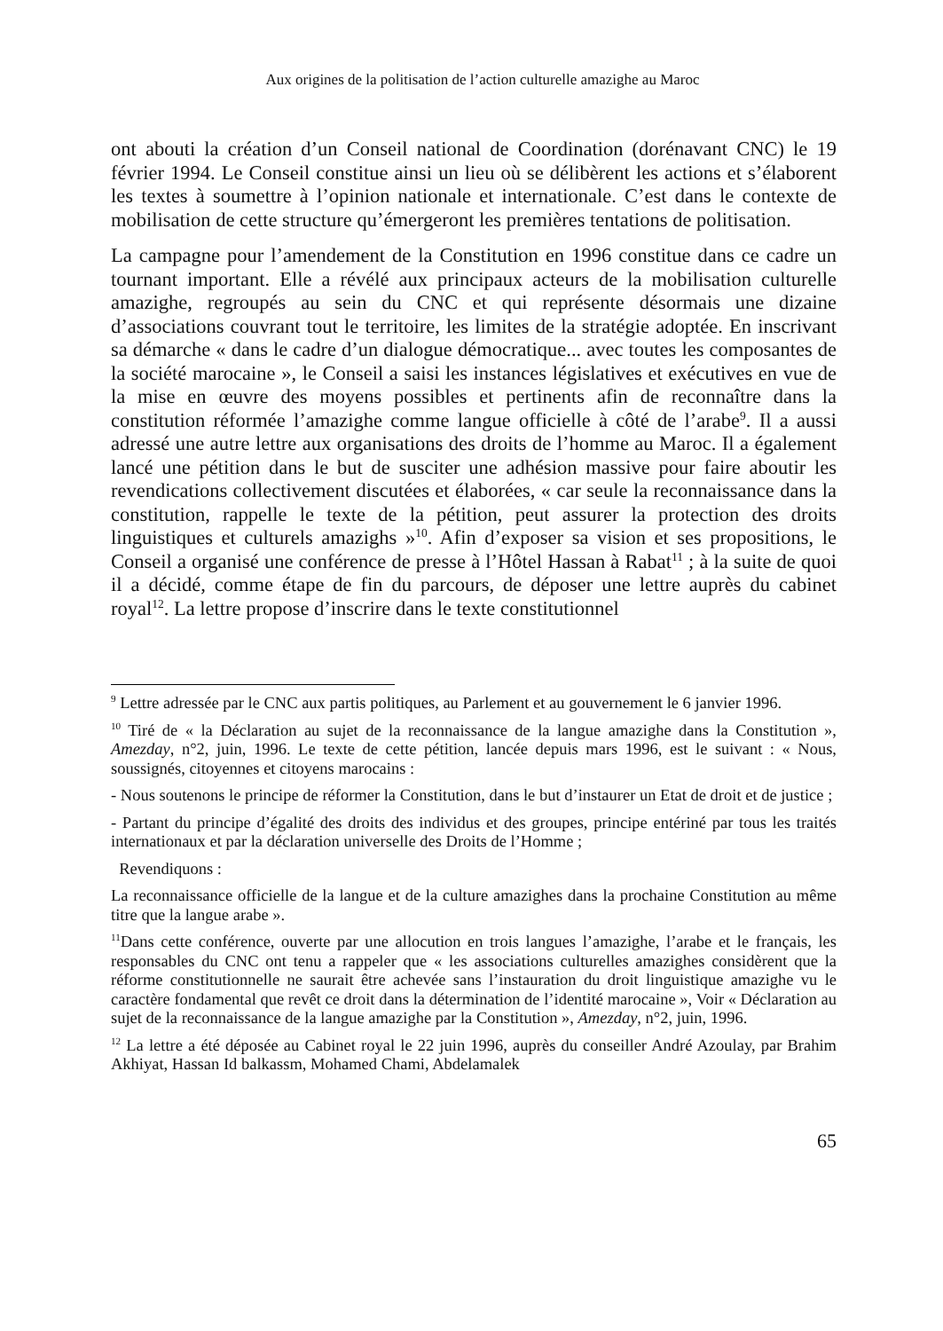Aux origines de la politisation de l’action culturelle amazighe au Maroc
ont abouti la création d’un Conseil national de Coordination (dorénavant CNC) le 19 février 1994. Le Conseil constitue ainsi un lieu où se délibèrent les actions et s’élaborent les textes à soumettre à l’opinion nationale et internationale. C’est dans le contexte de mobilisation de cette structure qu’émergeront les premières tentations de politisation.
La campagne pour l’amendement de la Constitution en 1996 constitue dans ce cadre un tournant important. Elle a révélé aux principaux acteurs de la mobilisation culturelle amazighe, regroupés au sein du CNC et qui représente désormais une dizaine d’associations couvrant tout le territoire, les limites de la stratégie adoptée. En inscrivant sa démarche « dans le cadre d’un dialogue démocratique... avec toutes les composantes de la société marocaine », le Conseil a saisi les instances législatives et exécutives en vue de la mise en œuvre des moyens possibles et pertinents afin de reconnaître dans la constitution réformée l’amazighe comme langue officielle à côté de l’arabe<sup>9</sup>. Il a aussi adressé une autre lettre aux organisations des droits de l’homme au Maroc. Il a également lancé une pétition dans le but de susciter une adhésion massive pour faire aboutir les revendications collectivement discutées et élaborées, « car seule la reconnaissance dans la constitution, rappelle le texte de la pétition, peut assurer la protection des droits linguistiques et culturels amazighs »<sup>10</sup>. Afin d’exposer sa vision et ses propositions, le Conseil a organisé une conférence de presse à l’Hôtel Hassan à Rabat<sup>11</sup> ; à la suite de quoi il a décidé, comme étape de fin du parcours, de déposer une lettre auprès du cabinet royal<sup>12</sup>. La lettre propose d’inscrire dans le texte constitutionnel
<sup>9</sup> Lettre adressée par le CNC aux partis politiques, au Parlement et au gouvernement le 6 janvier 1996.
<sup>10</sup> Tiré de « la Déclaration au sujet de la reconnaissance de la langue amazighe dans la Constitution », Amezday, n°2, juin, 1996. Le texte de cette pétition, lancée depuis mars 1996, est le suivant : « Nous, soussignés, citoyennes et citoyens marocains :
- Nous soutenons le principe de réformer la Constitution, dans le but d’instaurer un Etat de droit et de justice ;
- Partant du principe d’égalité des droits des individus et des groupes, principe entériné par tous les traités internationaux et par la déclaration universelle des Droits de l’Homme ;
Revendiquons :
La reconnaissance officielle de la langue et de la culture amazighes dans la prochaine Constitution au même titre que la langue arabe ».
<sup>11</sup> Dans cette conférence, ouverte par une allocution en trois langues l’amazighe, l’arabe et le français, les responsables du CNC ont tenu a rappeler que « les associations culturelles amazighes considèrent que la réforme constitutionnelle ne saurait être achevée sans l’instauration du droit linguistique amazighe vu le caractère fondamental que revêt ce droit dans la détermination de l’identité marocaine », Voir « Déclaration au sujet de la reconnaissance de la langue amazighe par la Constitution », Amezday, n°2, juin, 1996.
<sup>12</sup> La lettre a été déposée au Cabinet royal le 22 juin 1996, auprès du conseiller André Azoulay, par Brahim Akhiyat, Hassan Id balkassm, Mohamed Chami, Abdelamalek
65